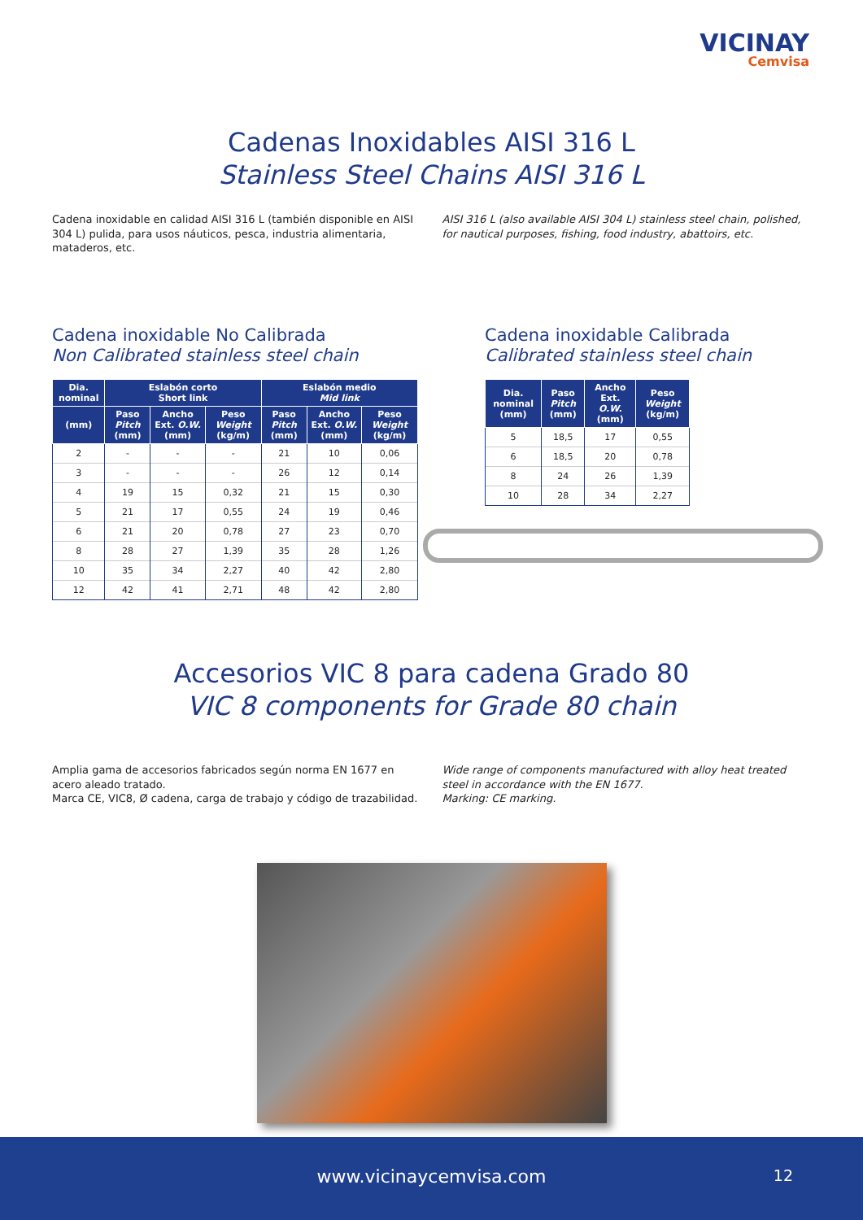VICINAY
Cemvisa
Cadenas Inoxidables AISI 316 L
Stainless Steel Chains AISI 316 L
Cadena inoxidable en calidad AISI 316 L (también disponible en AISI 304 L) pulida, para usos náuticos, pesca, industria alimentaria, mataderos, etc.
AISI 316 L (also available AISI 304 L) stainless steel chain, polished, for nautical purposes, fishing, food industry, abattoirs, etc.
Cadena inoxidable No Calibrada
Non Calibrated stainless steel chain
| Dia. nominal | Eslabón corto Short link | | | Eslabón medio Mid link | | |
| --- | --- | --- | --- | --- | --- | --- |
| (mm) | Paso Pitch (mm) | Ancho Ext. O.W. (mm) | Peso Weight (kg/m) | Paso Pitch (mm) | Ancho Ext. O.W. (mm) | Peso Weight (kg/m) |
| 2 | - | - | - | 21 | 10 | 0,06 |
| 3 | - | - | - | 26 | 12 | 0,14 |
| 4 | 19 | 15 | 0,32 | 21 | 15 | 0,30 |
| 5 | 21 | 17 | 0,55 | 24 | 19 | 0,46 |
| 6 | 21 | 20 | 0,78 | 27 | 23 | 0,70 |
| 8 | 28 | 27 | 1,39 | 35 | 28 | 1,26 |
| 10 | 35 | 34 | 2,27 | 40 | 42 | 2,80 |
| 12 | 42 | 41 | 2,71 | 48 | 42 | 2,80 |
Cadena inoxidable Calibrada
Calibrated stainless steel chain
| Dia. nominal (mm) | Paso Pitch (mm) | Ancho Ext. O.W. (mm) | Peso Weight (kg/m) |
| --- | --- | --- | --- |
| 5 | 18,5 | 17 | 0,55 |
| 6 | 18,5 | 20 | 0,78 |
| 8 | 24 | 26 | 1,39 |
| 10 | 28 | 34 | 2,27 |
Accesorios VIC 8 para cadena Grado 80
VIC 8 components for Grade 80 chain
Amplia gama de accesorios fabricados según norma EN 1677 en acero aleado tratado.
Marca CE, VIC8, Ø cadena, carga de trabajo y código de trazabilidad.
Wide range of components manufactured with alloy heat treated steel in accordance with the EN 1677.
Marking: CE marking.
www.vicinaycemvisa.com 12